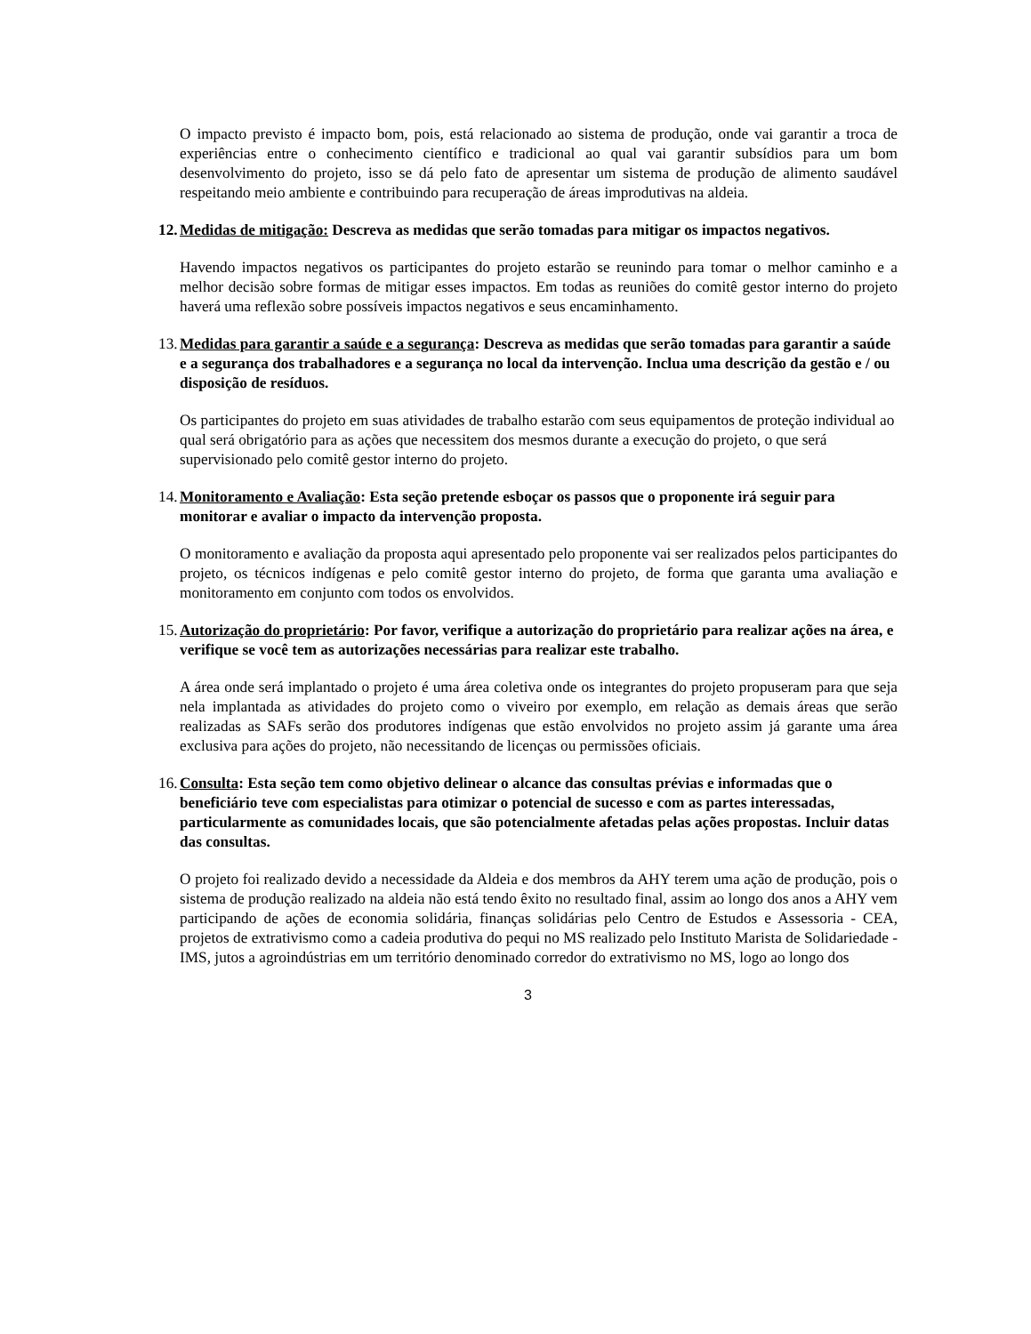O impacto previsto é impacto bom, pois, está relacionado ao sistema de produção, onde vai garantir a troca de experiências entre o conhecimento científico e tradicional ao qual vai garantir subsídios para um bom desenvolvimento do projeto, isso se dá pelo fato de apresentar um sistema de produção de alimento saudável respeitando meio ambiente e contribuindo para recuperação de áreas improdutivas na aldeia.
12. Medidas de mitigação: Descreva as medidas que serão tomadas para mitigar os impactos negativos.
Havendo impactos negativos os participantes do projeto estarão se reunindo para tomar o melhor caminho e a melhor decisão sobre formas de mitigar esses impactos. Em todas as reuniões do comitê gestor interno do projeto haverá uma reflexão sobre possíveis impactos negativos e seus encaminhamento.
13. Medidas para garantir a saúde e a segurança: Descreva as medidas que serão tomadas para garantir a saúde e a segurança dos trabalhadores e a segurança no local da intervenção. Inclua uma descrição da gestão e / ou disposição de resíduos.
Os participantes do projeto em suas atividades de trabalho estarão com seus equipamentos de proteção individual ao qual será obrigatório para as ações que necessitem dos mesmos durante a execução do projeto, o que será supervisionado pelo comitê gestor interno do projeto.
14. Monitoramento e Avaliação: Esta seção pretende esboçar os passos que o proponente irá seguir para monitorar e avaliar o impacto da intervenção proposta.
O monitoramento e avaliação da proposta aqui apresentado pelo proponente vai ser realizados pelos participantes do projeto, os técnicos indígenas e pelo comitê gestor interno do projeto, de forma que garanta uma avaliação e monitoramento em conjunto com todos os envolvidos.
15. Autorização do proprietário: Por favor, verifique a autorização do proprietário para realizar ações na área, e verifique se você tem as autorizações necessárias para realizar este trabalho.
A área onde será implantado o projeto é uma área coletiva onde os integrantes do projeto propuseram para que seja nela implantada as atividades do projeto como o viveiro por exemplo, em relação as demais áreas que serão realizadas as SAFs serão dos produtores indígenas que estão envolvidos no projeto assim já garante uma área exclusiva para ações do projeto, não necessitando de licenças ou permissões oficiais.
16. Consulta: Esta seção tem como objetivo delinear o alcance das consultas prévias e informadas que o beneficiário teve com especialistas para otimizar o potencial de sucesso e com as partes interessadas, particularmente as comunidades locais, que são potencialmente afetadas pelas ações propostas. Incluir datas das consultas.
O projeto foi realizado devido a necessidade da Aldeia e dos membros da AHY terem uma ação de produção, pois o sistema de produção realizado na aldeia não está tendo êxito no resultado final, assim ao longo dos anos a AHY vem participando de ações de economia solidária, finanças solidárias pelo Centro de Estudos e Assessoria - CEA, projetos de extrativismo como a cadeia produtiva do pequi no MS realizado pelo Instituto Marista de Solidariedade -IMS, jutos a agroindústrias em um território denominado corredor do extrativismo no MS, logo ao longo dos
3